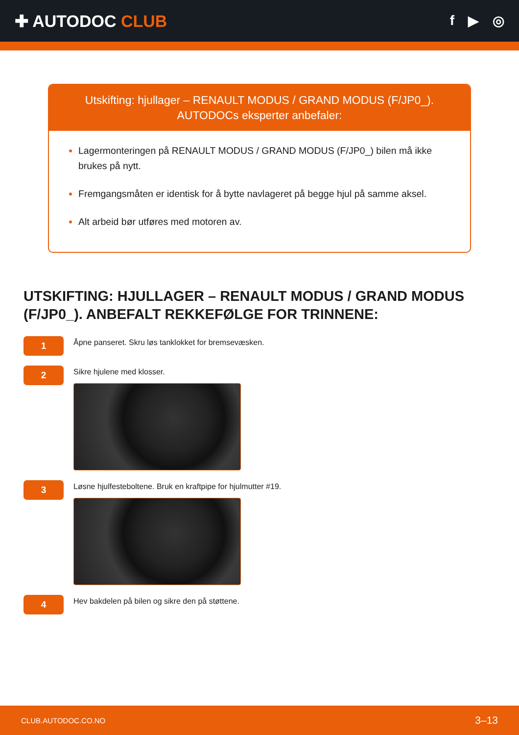✚ AUTODOC CLUB
f ▶ ◎
Utskifting: hjullager – RENAULT MODUS / GRAND MODUS (F/JP0_).
AUTODOCs eksperter anbefaler:
Lagermonteringen på RENAULT MODUS / GRAND MODUS (F/JP0_) bilen må ikke brukes på nytt.
Fremgangsmåten er identisk for å bytte navlageret på begge hjul på samme aksel.
Alt arbeid bør utføres med motoren av.
UTSKIFTING: HJULLAGER – RENAULT MODUS / GRAND MODUS (F/JP0_). ANBEFALT REKKEFØLGE FOR TRINNENE:
1
Åpne panseret. Skru løs tanklokket for bremsevæsken.
2
Sikre hjulene med klosser.
3
Løsne hjulfesteboltene. Bruk en kraftpipe for hjulmutter #19.
4
Hev bakdelen på bilen og sikre den på støttene.
CLUB.AUTODOC.CO.NO 3–13